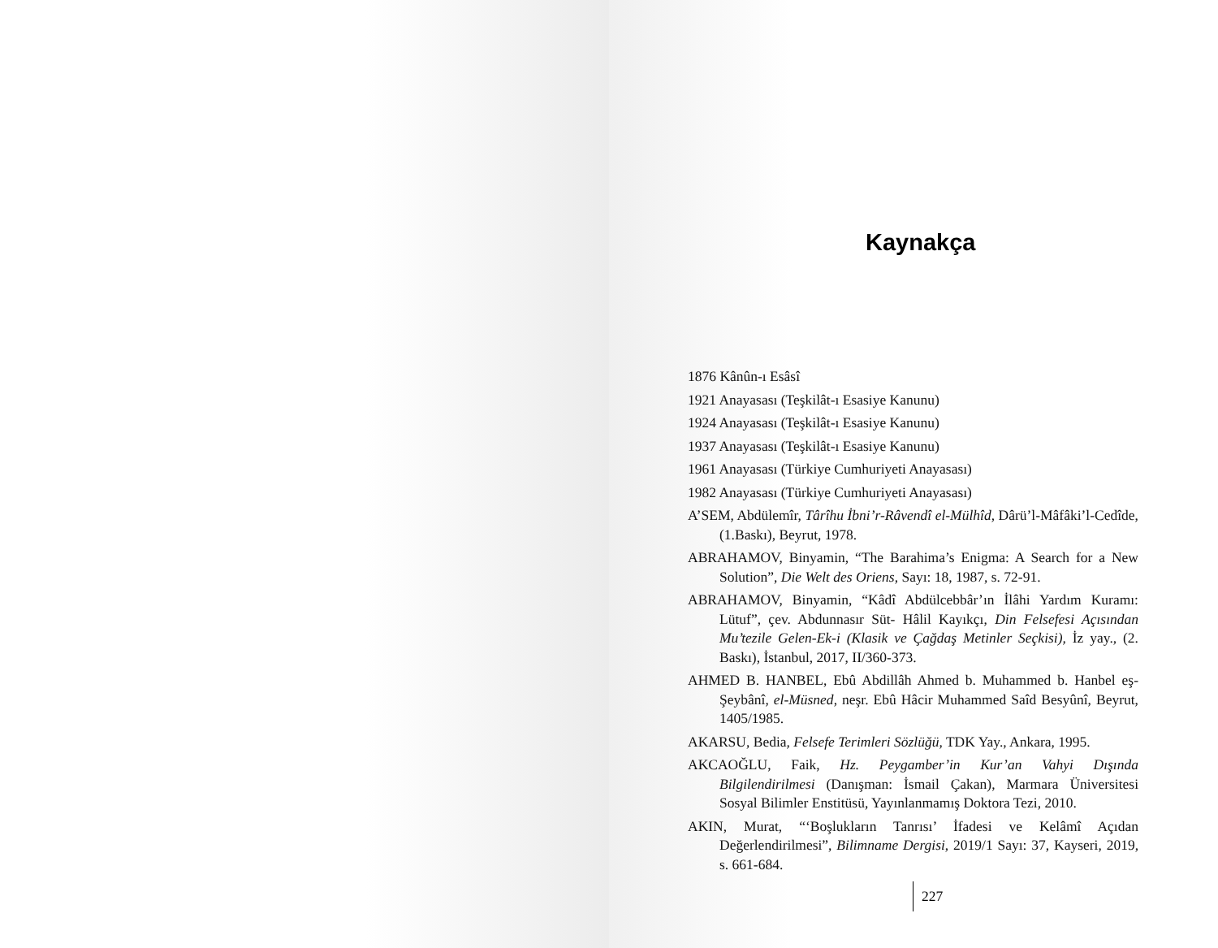Kaynakça
1876 Kânûn-ı Esâsî
1921 Anayasası (Teşkilât-ı Esasiye Kanunu)
1924 Anayasası (Teşkilât-ı Esasiye Kanunu)
1937 Anayasası (Teşkilât-ı Esasiye Kanunu)
1961 Anayasası (Türkiye Cumhuriyeti Anayasası)
1982 Anayasası (Türkiye Cumhuriyeti Anayasası)
A’SEM, Abdülemîr, Târîhu İbni’r-Râvendî el-Mülhîd, Dârü’l-Mâfâki’l-Cedîde, (1.Baskı), Beyrut, 1978.
ABRAHAMOV, Binyamin, “The Barahima’s Enigma: A Search for a New Solution”, Die Welt des Oriens, Sayı: 18, 1987, s. 72-91.
ABRAHAMOV, Binyamin, “Kâdî Abdülcebbâr’ın İlâhi Yardım Kuramı: Lütuf”, çev. Abdunnasır Süt- Hâlil Kayıkçı, Din Felsefesi Açısından Mu’tezile Gelen-Ek-i (Klasik ve Çağdaş Metinler Seçkisi), İz yay., (2. Baskı), İstanbul, 2017, II/360-373.
AHMED B. HANBEL, Ebû Abdillâh Ahmed b. Muhammed b. Hanbel eş-Şeybânî, el-Müsned, neşr. Ebû Hâcir Muhammed Saîd Besyûnî, Beyrut, 1405/1985.
AKARSU, Bedia, Felsefe Terimleri Sözlüğü, TDK Yay., Ankara, 1995.
AKCAOĞLU, Faik, Hz. Peygamber’in Kur’an Vahyi Dışında Bilgilendirilmesi (Danışman: İsmail Çakan), Marmara Üniversitesi Sosyal Bilimler Enstitüsü, Yayınlanmamış Doktora Tezi, 2010.
AKIN, Murat, “‘Boşlukların Tanrısı’ İfadesi ve Kelâmî Açıdan Değerlendirilmesi”, Bilimname Dergisi, 2019/1 Sayı: 37, Kayseri, 2019, s. 661-684.
227